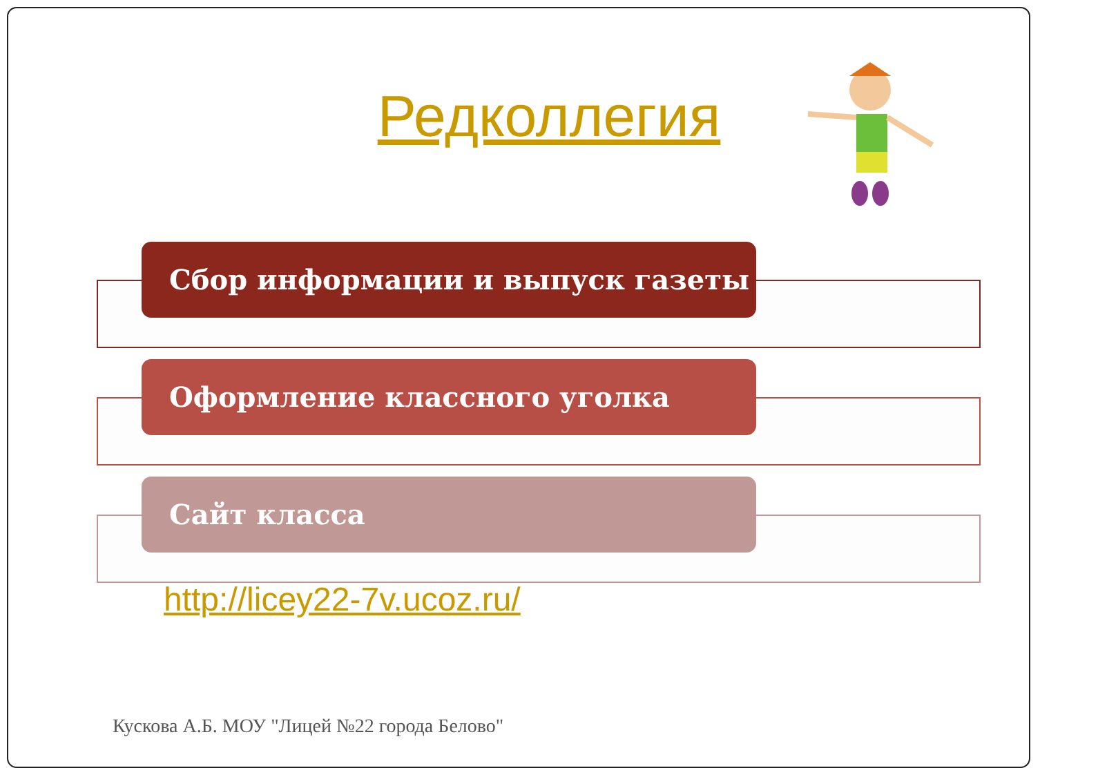Редколлегия
Сбор информации и выпуск газеты
Оформление классного уголка
Сайт класса
http://licey22-7v.ucoz.ru/
Кускова А.Б. МОУ "Лицей №22 города Белово"